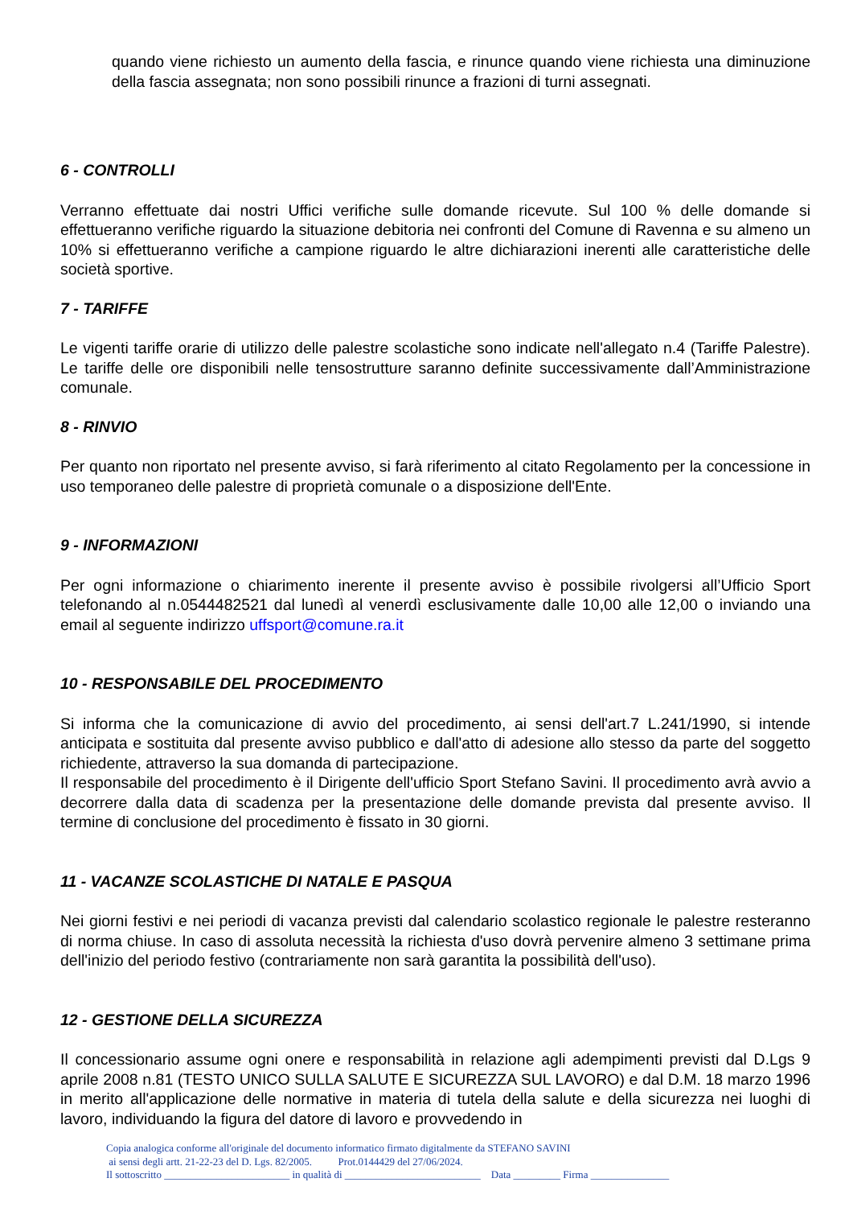quando viene richiesto un aumento della fascia, e rinunce quando viene richiesta una diminuzione della fascia assegnata; non sono possibili rinunce a frazioni di turni assegnati.
6 - CONTROLLI
Verranno effettuate dai nostri Uffici verifiche sulle domande ricevute. Sul 100 % delle domande si effettueranno verifiche riguardo la situazione debitoria nei confronti del Comune di Ravenna e su almeno un 10% si effettueranno verifiche a campione riguardo le altre dichiarazioni inerenti alle caratteristiche delle società sportive.
7 - TARIFFE
Le vigenti tariffe orarie di utilizzo delle palestre scolastiche sono indicate nell'allegato n.4 (Tariffe Palestre). Le tariffe delle ore disponibili nelle tensostrutture saranno definite successivamente dall’Amministrazione comunale.
8 - RINVIO
Per quanto non riportato nel presente avviso, si farà riferimento al citato Regolamento per la concessione in uso temporaneo delle palestre di proprietà comunale o a disposizione dell'Ente.
9 - INFORMAZIONI
Per ogni informazione o chiarimento inerente il presente avviso è possibile rivolgersi all’Ufficio Sport telefonando al n.0544482521 dal lunedì al venerdì esclusivamente dalle 10,00 alle 12,00 o inviando una email al seguente indirizzo uffsport@comune.ra.it
10 - RESPONSABILE DEL PROCEDIMENTO
Si informa che la comunicazione di avvio del procedimento, ai sensi dell'art.7 L.241/1990, si intende anticipata e sostituita dal presente avviso pubblico e dall'atto di adesione allo stesso da parte del soggetto richiedente, attraverso la sua domanda di partecipazione.
Il responsabile del procedimento è il Dirigente dell'ufficio Sport Stefano Savini. Il procedimento avrà avvio a decorrere dalla data di scadenza per la presentazione delle domande prevista dal presente avviso. Il termine di conclusione del procedimento è fissato in 30 giorni.
11 - VACANZE SCOLASTICHE DI NATALE E PASQUA
Nei giorni festivi e nei periodi di vacanza previsti dal calendario scolastico regionale le palestre resteranno di norma chiuse. In caso di assoluta necessità la richiesta d'uso dovrà pervenire almeno 3 settimane prima dell'inizio del periodo festivo (contrariamente non sarà garantita la possibilità dell'uso).
12 - GESTIONE DELLA SICUREZZA
Il concessionario assume ogni onere e responsabilità in relazione agli adempimenti previsti dal D.Lgs 9 aprile 2008 n.81 (TESTO UNICO SULLA SALUTE E SICUREZZA SUL LAVORO) e dal D.M. 18 marzo 1996 in merito all'applicazione delle normative in materia di tutela della salute e della sicurezza nei luoghi di lavoro, individuando la figura del datore di lavoro e provvedendo in
Copia analogica conforme all'originale del documento informatico firmato digitalmente da STEFANO SAVINI
ai sensi degli artt. 21-22-23 del D. Lgs. 82/2005. Prot.0144429 del 27/06/2024.
Il sottoscritto ________________________ in qualità di __________________________ Data _________ Firma _______________